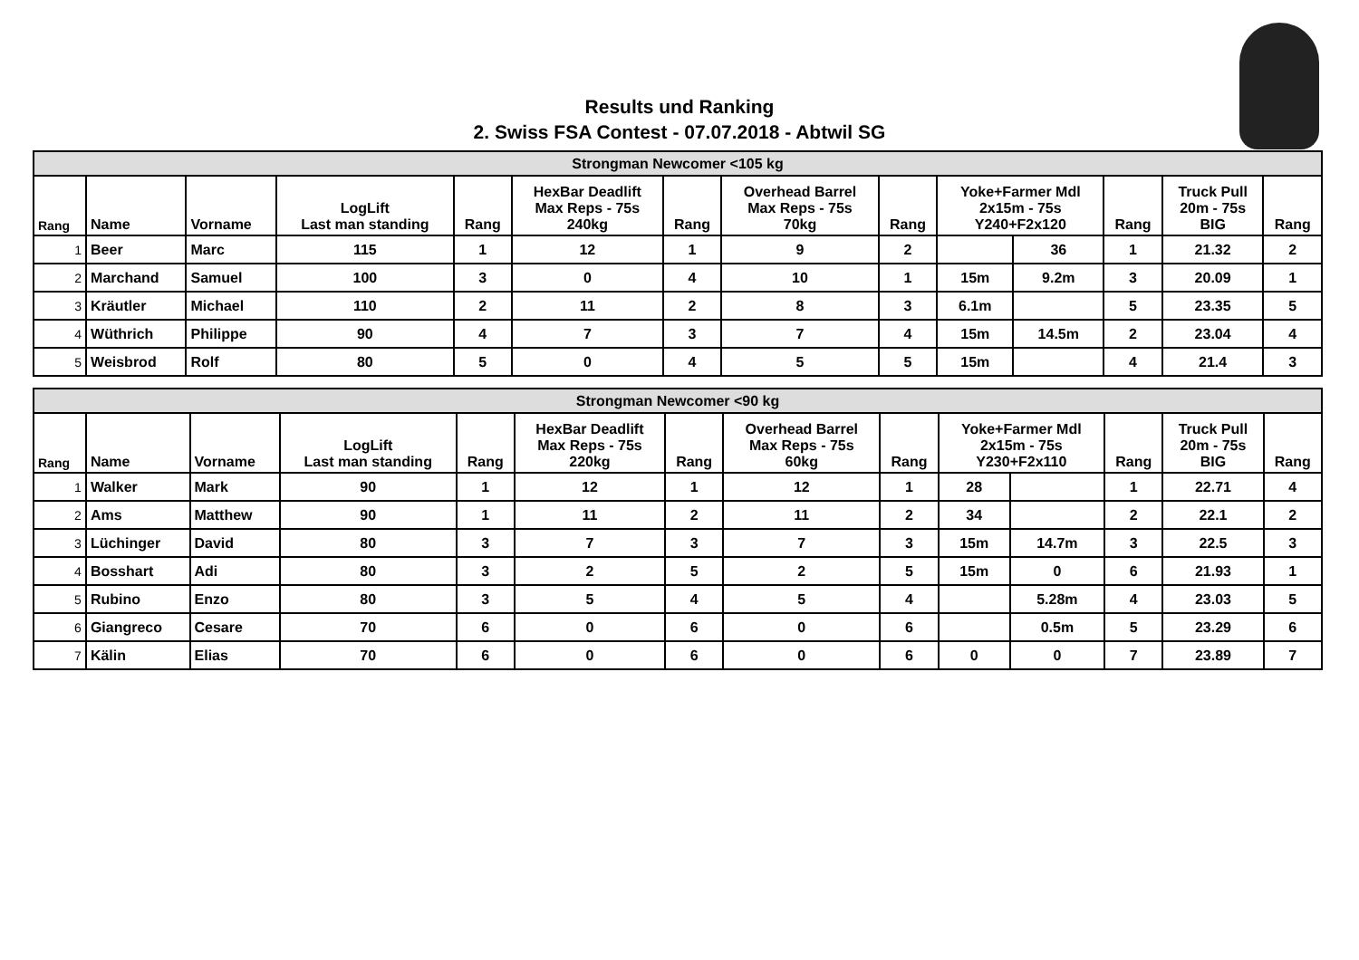Results und Ranking
2. Swiss FSA Contest - 07.07.2018 - Abtwil SG
| Strongman Newcomer <105 kg | | | | | | | | | | | | | |
| Rang | Name | Vorname | LogLift Last man standing | Rang | HexBar Deadlift Max Reps - 75s 240kg | Rang | Overhead Barrel Max Reps - 75s 70kg | Rang | Yoke+Farmer Mdl 2x15m - 75s Y240+F2x120 | | Rang | Truck Pull 20m - 75s BIG | Rang |
| 1 | Beer | Marc | 115 | 1 | 12 | 1 | 9 | 2 | | 36 | 1 | 21.32 | 2 |
| 2 | Marchand | Samuel | 100 | 3 | 0 | 4 | 10 | 1 | 15m | 9.2m | 3 | 20.09 | 1 |
| 3 | Kräutler | Michael | 110 | 2 | 11 | 2 | 8 | 3 | 6.1m | | 5 | 23.35 | 5 |
| 4 | Wüthrich | Philippe | 90 | 4 | 7 | 3 | 7 | 4 | 15m | 14.5m | 2 | 23.04 | 4 |
| 5 | Weisbrod | Rolf | 80 | 5 | 0 | 4 | 5 | 5 | 15m | | 4 | 21.4 | 3 |
| Strongman Newcomer <90 kg | | | | | | | | | | | | | |
| Rang | Name | Vorname | LogLift Last man standing | Rang | HexBar Deadlift Max Reps - 75s 220kg | Rang | Overhead Barrel Max Reps - 75s 60kg | Rang | Yoke+Farmer Mdl 2x15m - 75s Y230+F2x110 | | Rang | Truck Pull 20m - 75s BIG | Rang |
| 1 | Walker | Mark | 90 | 1 | 12 | 1 | 12 | 1 | 28 | | 1 | 22.71 | 4 |
| 2 | Ams | Matthew | 90 | 1 | 11 | 2 | 11 | 2 | 34 | | 2 | 22.1 | 2 |
| 3 | Lüchinger | David | 80 | 3 | 7 | 3 | 7 | 3 | 15m | 14.7m | 3 | 22.5 | 3 |
| 4 | Bosshart | Adi | 80 | 3 | 2 | 5 | 2 | 5 | 15m | 0 | 6 | 21.93 | 1 |
| 5 | Rubino | Enzo | 80 | 3 | 5 | 4 | 5 | 4 | | 5.28m | 4 | 23.03 | 5 |
| 6 | Giangreco | Cesare | 70 | 6 | 0 | 6 | 0 | 6 | | 0.5m | 5 | 23.29 | 6 |
| 7 | Kälin | Elias | 70 | 6 | 0 | 6 | 0 | 6 | 0 | 0 | 7 | 23.89 | 7 |